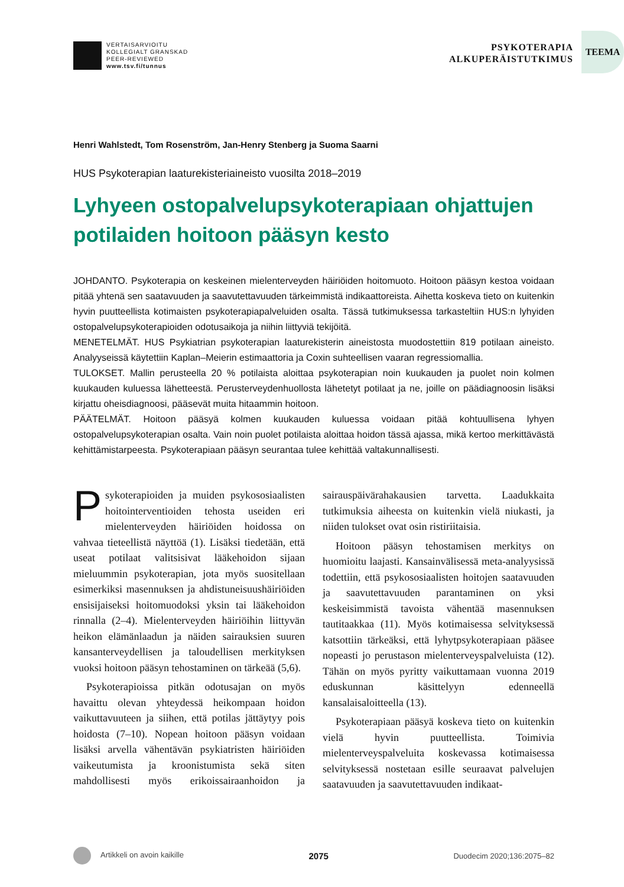VERTAISARVIOITU
KOLLEGIALT GRANSKAD
PEER-REVIEWED
www.tsv.fi/tunnus
PSYKOTERAPIA
ALKUPERÄISTUTKIMUS
TEEMA
Henri Wahlstedt, Tom Rosenström, Jan-Henry Stenberg ja Suoma Saarni
HUS Psykoterapian laaturekisteriaineisto vuosilta 2018–2019
Lyhyeen ostopalvelupsykoterapiaan ohjattujen potilaiden hoitoon pääsyn kesto
JOHDANTO. Psykoterapia on keskeinen mielenterveyden häiriöiden hoitomuoto. Hoitoon pääsyn kestoa voidaan pitää yhtenä sen saatavuuden ja saavutettavuuden tärkeimmistä indikaattoreista. Aihetta koskeva tieto on kuitenkin hyvin puutteellista kotimaisten psykoterapiapalveluiden osalta. Tässä tutkimuksessa tarkasteltiin HUS:n lyhyiden ostopalvelupsykoterapioiden odotusaikoja ja niihin liittyviä tekijöitä.
MENETELMÄT. HUS Psykiatrian psykoterapian laaturekisterin aineistosta muodostettiin 819 potilaan aineisto. Analyyseissä käytettiin Kaplan–Meierin estimaattoria ja Coxin suhteellisen vaaran regressiomallia.
TULOKSET. Mallin perusteella 20 % potilaista aloittaa psykoterapian noin kuukauden ja puolet noin kolmen kuukauden kuluessa lähetteestä. Perusterveydenhuollosta lähetetyt potilaat ja ne, joille on päädiagnoosin lisäksi kirjattu oheisdiagnoosi, pääsevät muita hitaammin hoitoon.
PÄÄTELMÄT. Hoitoon pääsyä kolmen kuukauden kuluessa voidaan pitää kohtuullisena lyhyen ostopalvelupsykoterapian osalta. Vain noin puolet potilaista aloittaa hoidon tässä ajassa, mikä kertoo merkittävästä kehittämistarpeesta. Psykoterapiaan pääsyn seurantaa tulee kehittää valtakunnallisesti.
Psykoterapioiden ja muiden psykososiaalisten hoitointerventioiden tehosta useiden eri mielenterveyden häiriöiden hoidossa on vahvaa tieteellistä näyttöä (1). Lisäksi tiedetään, että useat potilaat valitsisivat lääkehoidon sijaan mieluummin psykoterapian, jota myös suositellaan esimerkiksi masennuksen ja ahdistuneisuushäiriöiden ensisijaiseksi hoitomuodoksi yksin tai lääkehoidon rinnalla (2–4). Mielenterveyden häiriöihin liittyvän heikon elämänlaadun ja näiden sairauksien suuren kansanterveydellisen ja taloudellisen merkityksen vuoksi hoitoon pääsyn tehostaminen on tärkeää (5,6).
Psykoterapioissa pitkän odotusajan on myös havaittu olevan yhteydessä heikompaan hoidon vaikuttavuuteen ja siihen, että potilas jättäytyy pois hoidosta (7–10). Nopean hoitoon pääsyn voidaan lisäksi arvella vähentävän psykiatristen häiriöiden vaikeutumista ja kroonistumista sekä siten mahdollisesti myös erikoissairaanhoidon ja sairauspäivärahakausien tarvetta. Laadukkaita tutkimuksia aiheesta on kuitenkin vielä niukasti, ja niiden tulokset ovat osin ristiriitaisia.
Hoitoon pääsyn tehostamisen merkitys on huomioitu laajasti. Kansainvälisessä meta-analyysissä todettiin, että psykososiaalisten hoitojen saatavuuden ja saavutettavuuden parantaminen on yksi keskeisimmistä tavoista vähentää masennuksen tautitaakkaa (11). Myös kotimaisessa selvityksessä katsottiin tärkeäksi, että lyhytpsykoterapiaan pääsee nopeasti jo perustason mielenterveyspalveluista (12). Tähän on myös pyritty vaikuttamaan vuonna 2019 eduskunnan käsittelyyn edenneellä kansalaisaloitteella (13).
Psykoterapiaan pääsyä koskeva tieto on kuitenkin vielä hyvin puutteellista. Toimivia mielenterveyspalveluita koskevassa kotimaisessa selvityksessä nostetaan esille seuraavat palvelujen saatavuuden ja saavutettavuuden indikaat-
Artikkeli on avoin kaikille 2075 Duodecim 2020;136:2075–82